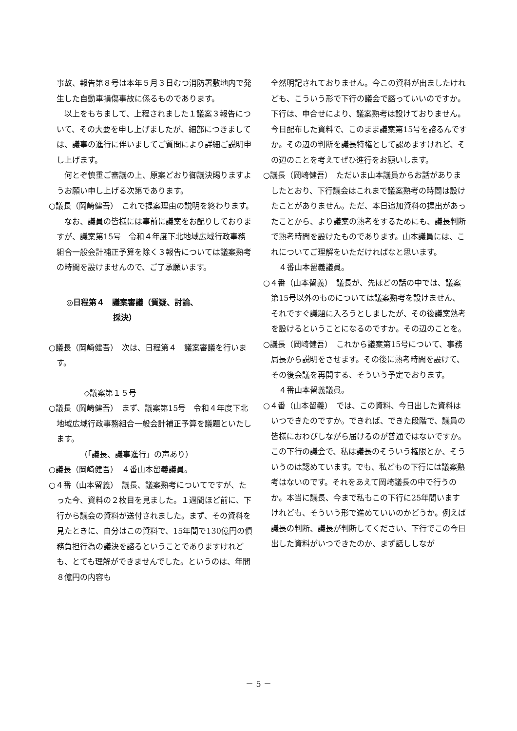事故、報告第８号は本年５月３日むつ消防署敷地内で発生した自動車損傷事故に係るものであります。
以上をもちまして、上程されました１議案３報告について、その大要を申し上げましたが、細部につきましては、議事の進行に伴いましてご質問により詳細ご説明申し上げます。
何とぞ慎重ご審議の上、原案どおり御議決賜りますようお願い申し上げる次第であります。
○議長（岡崎健吾）　これで提案理由の説明を終わります。
なお、議員の皆様には事前に議案をお配りしておりますが、議案第15号　令和４年度下北地域広域行政事務組合一般会計補正予算を除く３報告については議案熟考の時間を設けませんので、ご了承願います。
◎日程第４　議案審議（質疑、討論、
　　　　　　採決）
○議長（岡崎健吾）　次は、日程第４　議案審議を行います。
◇議案第１５号
○議長（岡崎健吾）　まず、議案第15号　令和４年度下北地域広域行政事務組合一般会計補正予算を議題といたします。
（「議長、議事進行」の声あり）
○議長（岡崎健吾）　４番山本留義議員。
○４番（山本留義）　議長、議案熟考についてですが、たった今、資料の２枚目を見ました。１週間ほど前に、下行から議会の資料が送付されました。まず、その資料を見たときに、自分はこの資料で、15年間で130億円の債務負担行為の議決を諮るということでありますけれども、とても理解ができませんでした。というのは、年間８億円の内容も
全然明記されておりません。今この資料が出ましたけれども、こういう形で下行の議会で諮っていいのですか。下行は、申合せにより、議案熟考は設けておりません。今日配布した資料で、このまま議案第15号を諮るんですか。その辺の判断を議長特権として認めますけれど、その辺のことを考えてぜひ進行をお願いします。
○議長（岡崎健吾）　ただいま山本議員からお話がありましたとおり、下行議会はこれまで議案熟考の時間は設けたことがありません。ただ、本日追加資料の提出があったことから、より議案の熟考をするためにも、議長判断で熟考時間を設けたものであります。山本議員には、これについてご理解をいただければなと思います。
４番山本留義議員。
○４番（山本留義）　議長が、先ほどの話の中では、議案第15号以外のものについては議案熟考を設けません、それですぐ議題に入ろうとしましたが、その後議案熟考を設けるということになるのですか。その辺のことを。
○議長（岡崎健吾）　これから議案第15号について、事務局長から説明をさせます。その後に熟考時間を設けて、その後会議を再開する、そういう予定でおります。
４番山本留義議員。
○４番（山本留義）　では、この資料、今日出した資料はいつできたのですか。できれば、できた段階で、議員の皆様におわびしながら届けるのが普通ではないですか。この下行の議会で、私は議長のそういう権限とか、そういうのは認めています。でも、私どもの下行には議案熟考はないのです。それをあえて岡崎議長の中で行うのか。本当に議長、今まで私もこの下行に25年間いますけれども、そういう形で進めていいのかどうか。例えば議長の判断、議長が判断してください、下行でこの今日出した資料がいつできたのか、まず話ししなが
－ 5 －